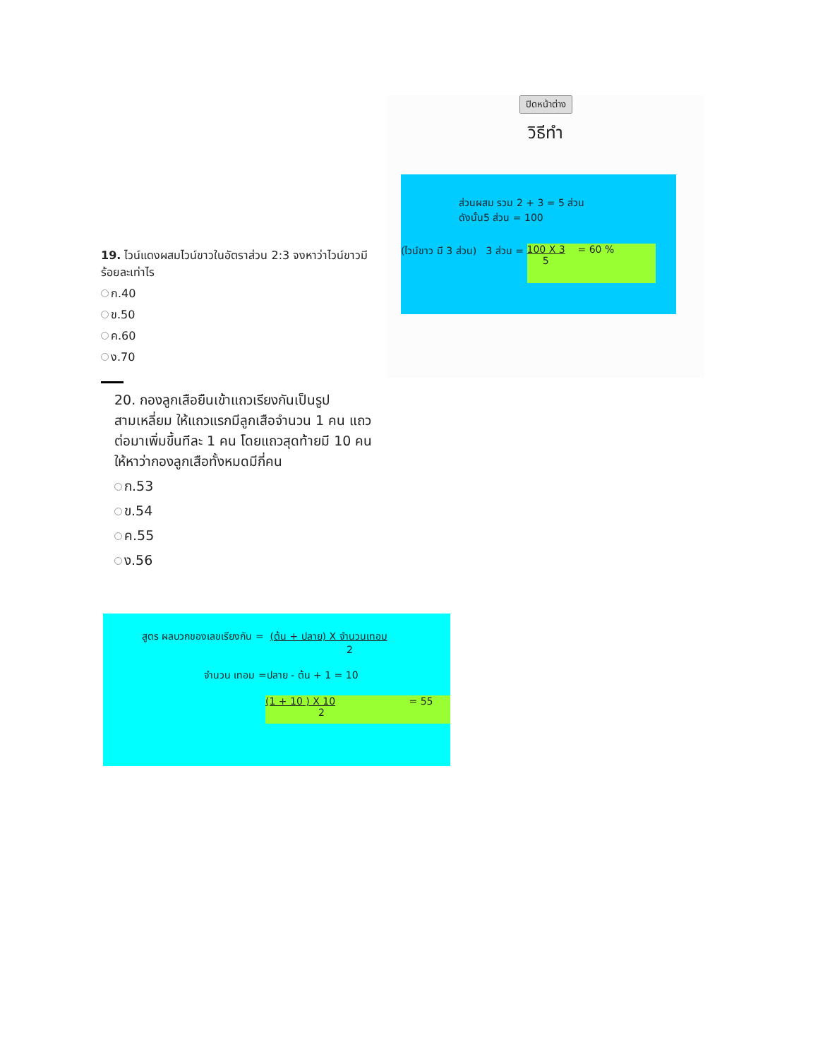19. ไวน์แดงผสมไวน์ขาวในอัตราส่วน 2:3 จงหาว่าไวน์ขาวมีร้อยละเท่าไร
ก.40
ข.50
ค.60
ง.70
ปิดหน้าต่าง
วิธีทำ
ส่วนผสม รวม 2 + 3 = 5 ส่วน
ดังนั้น5 ส่วน = 100
(ไวน์ขาว มี 3 ส่วน) 3 ส่วน = 100 X 3 = 60 %
5
20. กองลูกเสือยืนเข้าแถวเรียงกันเป็นรูปสามเหลี่ยม ให้แถวแรกมีลูกเสือจำนวน 1 คน แถวต่อมาเพิ่มขึ้นทีละ 1 คน โดยแถวสุดท้ายมี 10 คน ให้หาว่ากองลูกเสือทั้งหมดมีกี่คน
ก.53
ข.54
ค.55
ง.56
สูตร ผลบวกของเลขเรียงกัน = (ต้น + ปลาย) X จำนวนเทอม
2
จำนวน เทอม =ปลาย - ต้น + 1 = 10
(1 + 10 ) X 10 = 55
2